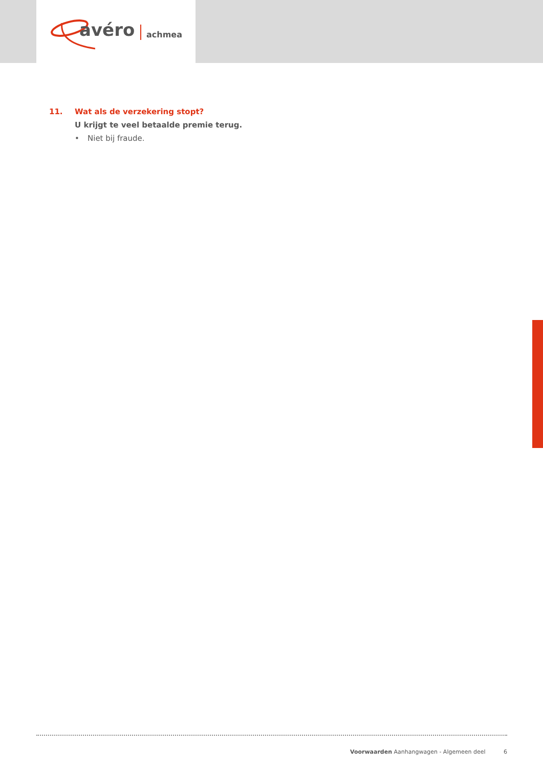avéro achmea
11. Wat als de verzekering stopt?
U krijgt te veel betaalde premie terug.
• Niet bij fraude.
Voorwaarden Aanhangwagen - Algemeen deel 6